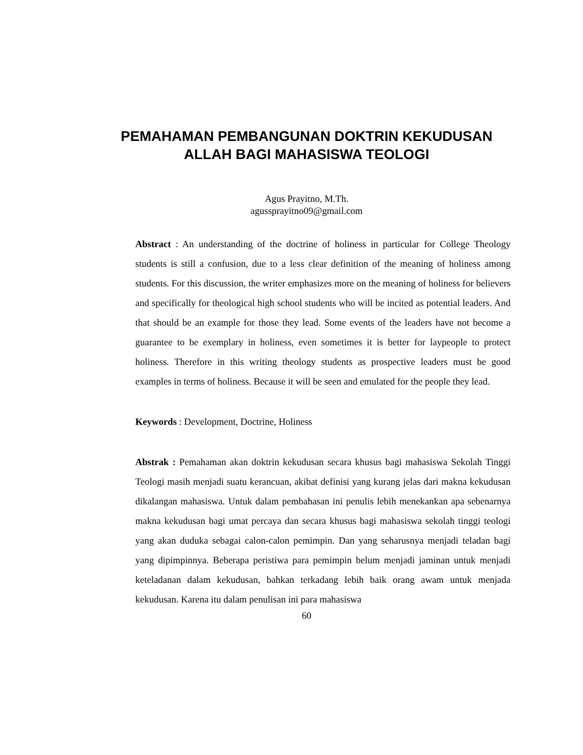PEMAHAMAN PEMBANGUNAN DOKTRIN KEKUDUSAN
ALLAH BAGI MAHASISWA TEOLOGI
Agus Prayitno, M.Th.
agussprayitno09@gmail.com
Abstract : An understanding of the doctrine of holiness in particular for College Theology students is still a confusion, due to a less clear definition of the meaning of holiness among students. For this discussion, the writer emphasizes more on the meaning of holiness for believers and specifically for theological high school students who will be incited as potential leaders. And that should be an example for those they lead. Some events of the leaders have not become a guarantee to be exemplary in holiness, even sometimes it is better for laypeople to protect holiness. Therefore in this writing theology students as prospective leaders must be good examples in terms of holiness. Because it will be seen and emulated for the people they lead.
Keywords : Development, Doctrine, Holiness
Abstrak : Pemahaman akan doktrin kekudusan secara khusus bagi mahasiswa Sekolah Tinggi Teologi masih menjadi suatu kerancuan, akibat definisi yang kurang jelas dari makna kekudusan dikalangan mahasiswa. Untuk dalam pembahasan ini penulis lebih menekankan apa sebenarnya makna kekudusan bagi umat percaya dan secara khusus bagi mahasiswa sekolah tinggi teologi yang akan duduka sebagai calon-calon pemimpin. Dan yang seharusnya menjadi teladan bagi yang dipimpinnya. Beberapa peristiwa para pemimpin belum menjadi jaminan untuk menjadi keteladanan dalam kekudusan, bahkan terkadang lebih baik orang awam untuk menjada kekudusan. Karena itu dalam penulisan ini para mahasiswa
60